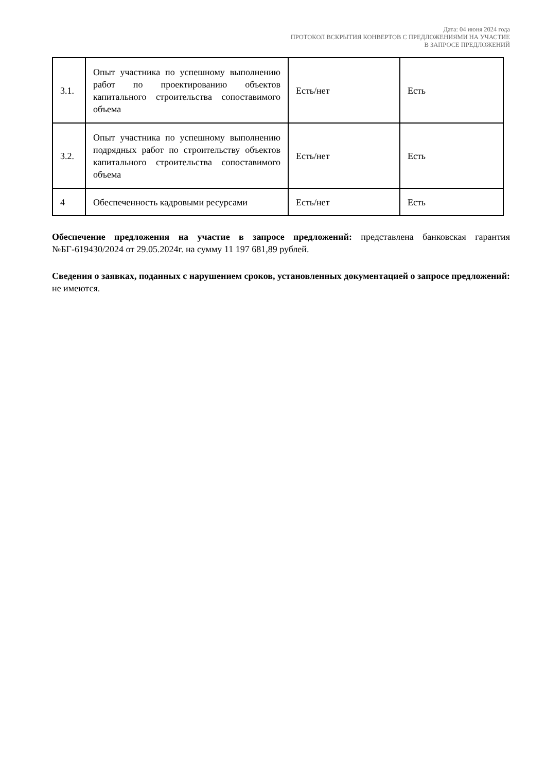Дата: 04 июня 2024 года
ПРОТОКОЛ ВСКРЫТИЯ КОНВЕРТОВ С ПРЕДЛОЖЕНИЯМИ НА УЧАСТИЕ
В ЗАПРОСЕ ПРЕДЛОЖЕНИЙ
| 3.1. | Опыт участника по успешному выполнению работ по проектированию объектов капитального строительства сопоставимого объема | Есть/нет | Есть |
| 3.2. | Опыт участника по успешному выполнению подрядных работ по строительству объектов капитального строительства сопоставимого объема | Есть/нет | Есть |
| 4 | Обеспеченность кадровыми ресурсами | Есть/нет | Есть |
Обеспечение предложения на участие в запросе предложений: представлена банковская гарантия №БГ-619430/2024 от 29.05.2024г. на сумму 11 197 681,89 рублей.
Сведения о заявках, поданных с нарушением сроков, установленных документацией о запросе предложений: не имеются.